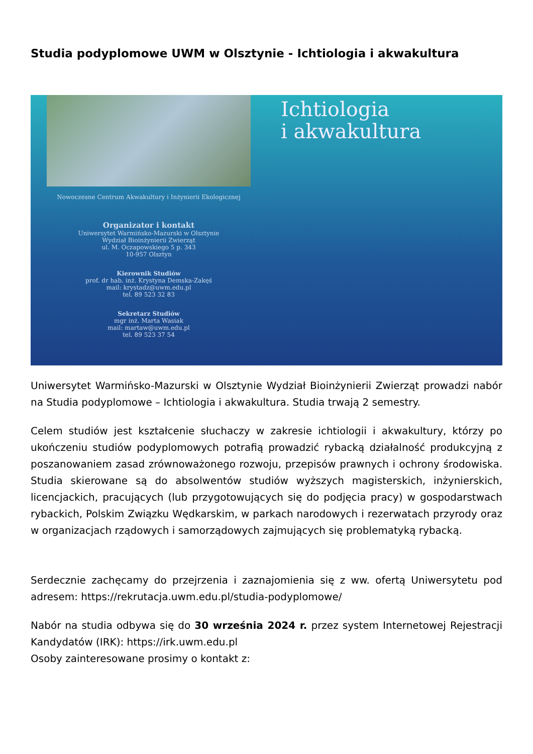Studia podyplomowe UWM w Olsztynie - Ichtiologia i akwakultura
Nowoczesne Centrum Akwakultury i Inżynierii Ekologicznej
Organizator i kontakt
Uniwersytet Warmińsko-Mazurski w Olsztynie
Wydział Bioinżynierii Zwierząt
ul. M. Oczapowskiego 5 p. 343
10-957 Olsztyn
Kierownik Studiów
prof. dr hab. inż. Krystyna Demska-Zakęś
mail: krystadz@uwm.edu.pl
tel. 89 523 32 83
Sekretarz Studiów
mgr inż. Marta Wasiak
mail: martaw@uwm.edu.pl
tel. 89 523 37 54
Ichtiologia
i akwakultura
Uniwersytet Warmińsko-Mazurski w Olsztynie Wydział Bioinżynierii Zwierząt prowadzi nabór na Studia podyplomowe – Ichtiologia i akwakultura. Studia trwają 2 semestry.
Celem studiów jest kształcenie słuchaczy w zakresie ichtiologii i akwakultury, którzy po ukończeniu studiów podyplomowych potrafią prowadzić rybacką działalność produkcyjną z poszanowaniem zasad zrównoważonego rozwoju, przepisów prawnych i ochrony środowiska. Studia skierowane są do absolwentów studiów wyższych magisterskich, inżynierskich, licencjackich, pracujących (lub przygotowujących się do podjęcia pracy) w gospodarstwach rybackich, Polskim Związku Wędkarskim, w parkach narodowych i rezerwatach przyrody oraz w organizacjach rządowych i samorządowych zajmujących się problematyką rybacką.
Serdecznie zachęcamy do przejrzenia i zaznajomienia się z ww. ofertą Uniwersytetu pod adresem: https://rekrutacja.uwm.edu.pl/studia-podyplomowe/
Nabór na studia odbywa się do 30 września 2024 r. przez system Internetowej Rejestracji Kandydatów (IRK): https://irk.uwm.edu.pl
Osoby zainteresowane prosimy o kontakt z: